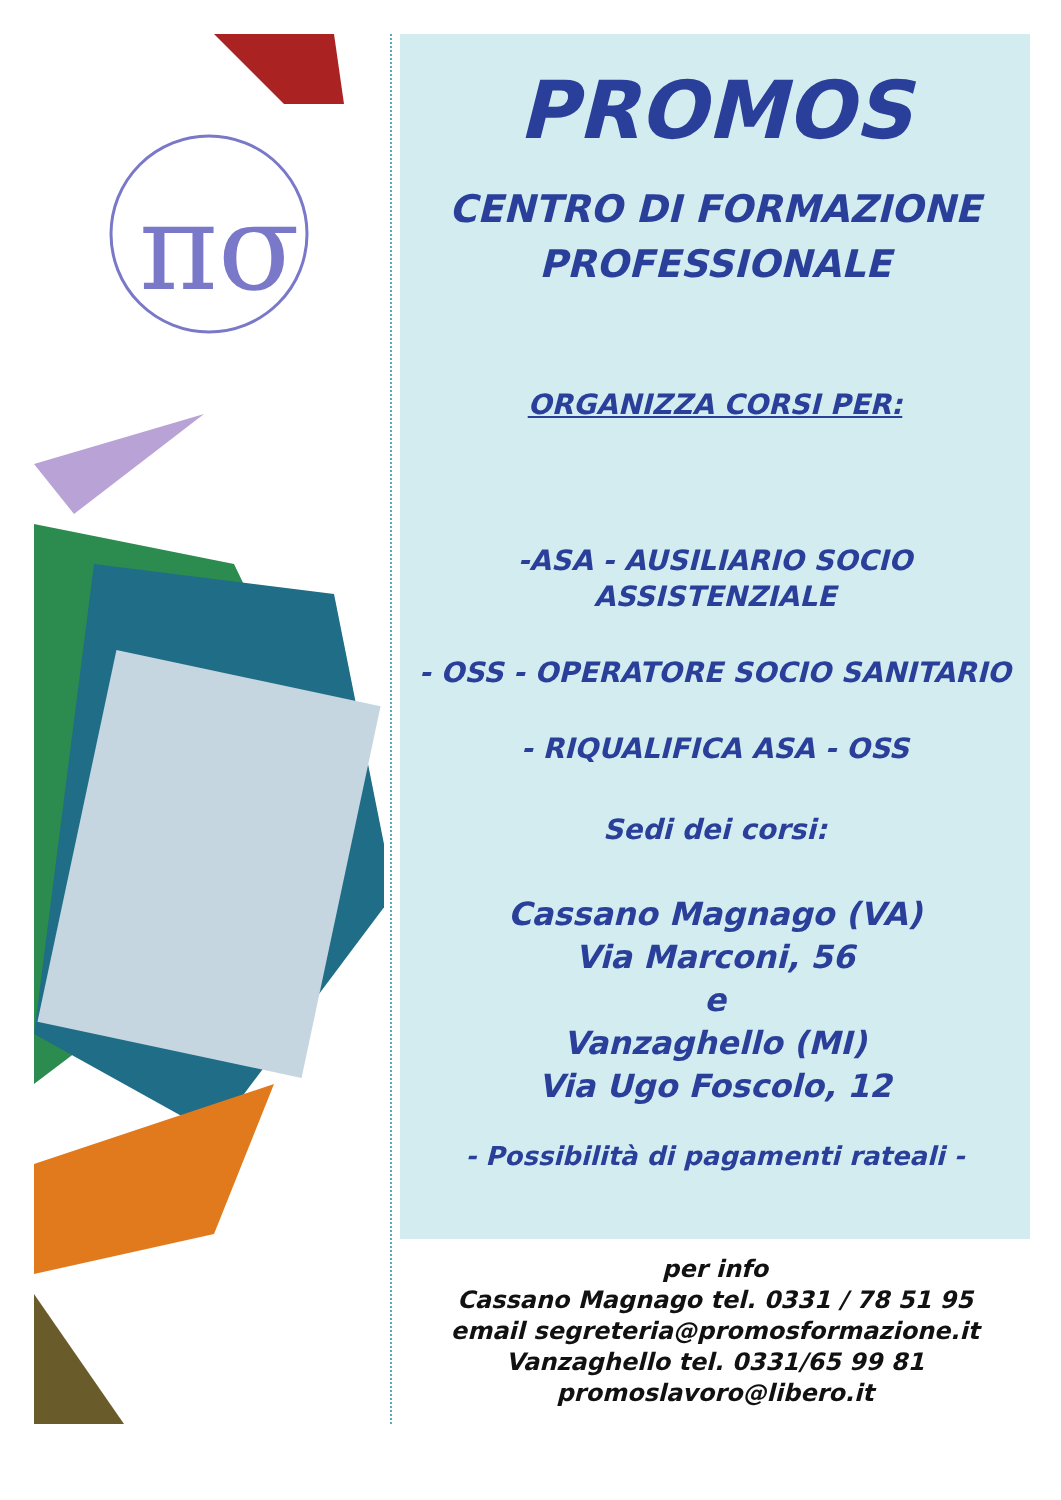πσ
PROMOS
CENTRO DI FORMAZIONE
PROFESSIONALE
ORGANIZZA CORSI PER:
-ASA - AUSILIARIO SOCIO
ASSISTENZIALE
- OSS - OPERATORE SOCIO SANITARIO
- RIQUALIFICA ASA - OSS
Sedi dei corsi:
Cassano Magnago (VA)
Via Marconi, 56
e
Vanzaghello (MI)
Via Ugo Foscolo, 12
- Possibilità di pagamenti rateali -
per info
Cassano Magnago tel. 0331 / 78 51 95
email segreteria@promosformazione.it
Vanzaghello tel. 0331/65 99 81
promoslavoro@libero.it